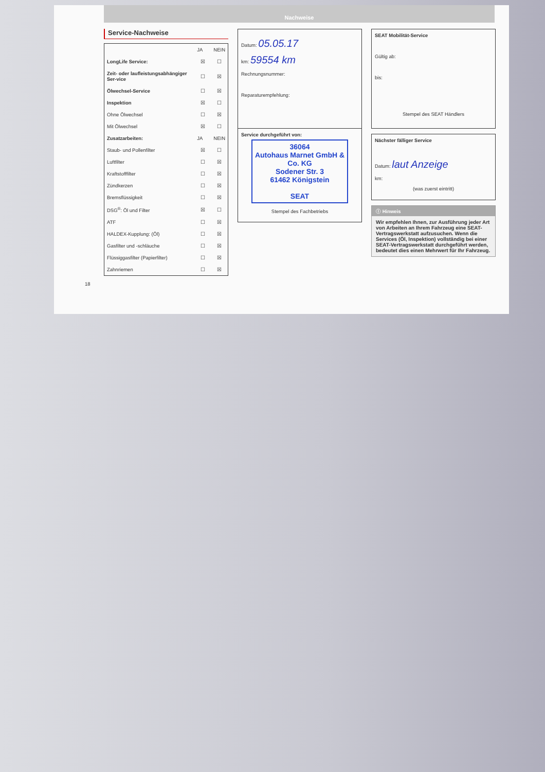Nachweise
Service-Nachweise
| | JA | NEIN |
| --- | --- | --- |
| LongLife Service: | ☒ | ☐ |
| Zeit- oder laufleistungsabhängiger Ser-vice | ☐ | ☒ |
| Ölwechsel-Service | ☐ | ☒ |
| Inspektion | ☒ | ☐ |
| Ohne Ölwechsel | ☐ | ☒ |
| Mit Ölwechsel | ☒ | ☐ |
| Zusatzarbeiten: | JA | NEIN |
| Staub- und Pollenfilter | ☒ | ☐ |
| Luftfilter | ☐ | ☒ |
| Kraftstofffilter | ☐ | ☒ |
| Zündkerzen | ☐ | ☒ |
| Bremsflüssigkeit | ☐ | ☒ |
| DSG<sup>®</sup>: Öl und Filter | ☒ | ☐ |
| ATF | ☐ | ☒ |
| HALDEX-Kupplung: (Öl) | ☐ | ☒ |
| Gasfilter und -schläuche | ☐ | ☒ |
| Flüssiggasfilter (Papierfilter) | ☐ | ☒ |
| Zahnriemen | ☐ | ☒ |
Datum: 05.05.17
km: 59554 km
Rechnungsnummer:
Reparaturempfehlung:
Service durchgeführt von:
36064
Autohaus Marnet GmbH & Co. KG
Sodener Str. 3
61462 Königstein
SEAT
Stempel des Fachbetriebs
SEAT Mobilität-Service
Gültig ab:
bis:
Stempel des SEAT Händlers
Nächster fälliger Service
Datum: laut Anzeige
km:
(was zuerst eintritt)
ⓘ Hinweis
Wir empfehlen Ihnen, zur Ausführung jeder Art von Arbeiten an Ihrem Fahrzeug eine SEAT-Vertragswerkstatt aufzusuchen. Wenn die Services (Öl, Inspektion) vollständig bei einer SEAT-Vertragswerkstatt durchgeführt werden, bedeutet dies einen Mehrwert für Ihr Fahrzeug.
18